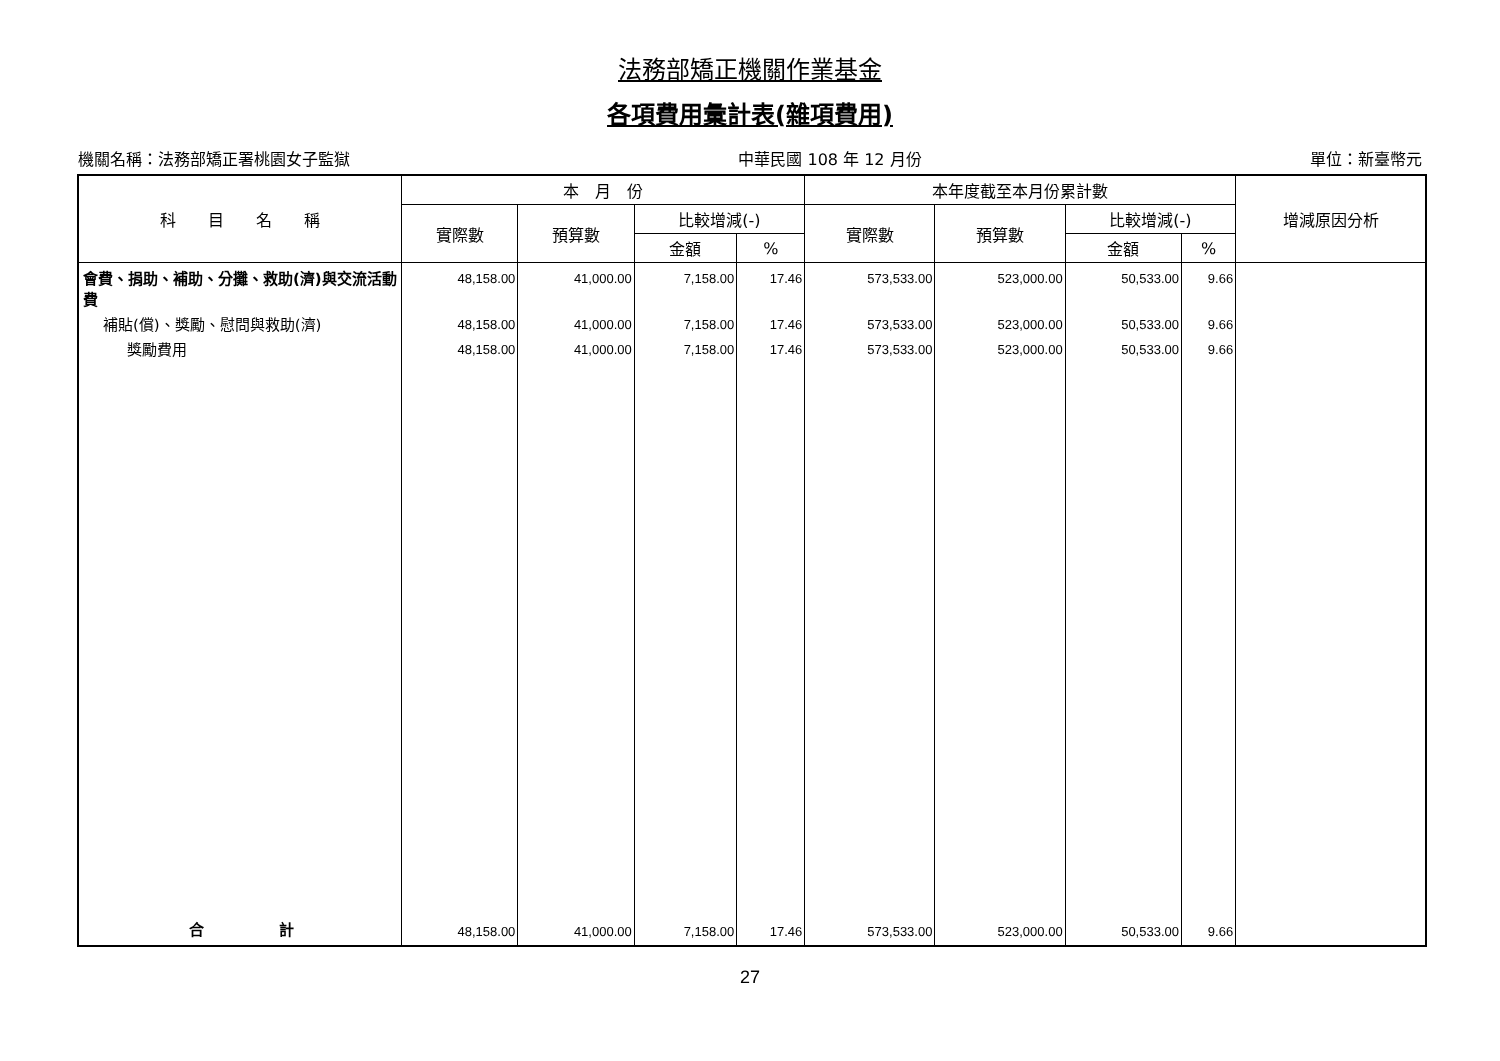法務部矯正機關作業基金
各項費用彙計表(雜項費用)
機關名稱：法務部矯正署桃園女子監獄 中華民國 108 年 12 月份 單位：新臺幣元
| 科 目 名 稱 | 本 月 份 | | | | 本年度截至本月份累計數 | | | | 增減原因分析 |
| --- | --- | --- | --- | --- | --- | --- | --- | --- | --- |
| | 實際數 | 預算數 | 比較增減(-) | | 實際數 | 預算數 | 比較增減(-) | | |
| | | | 金額 | % | | | 金額 | % | |
| 會費、捐助、補助、分攤、救助(濟)與交流活動費 | 48,158.00 | 41,000.00 | 7,158.00 | 17.46 | 573,533.00 | 523,000.00 | 50,533.00 | 9.66 | |
| 補貼(償)、獎勵、慰問與救助(濟) | 48,158.00 | 41,000.00 | 7,158.00 | 17.46 | 573,533.00 | 523,000.00 | 50,533.00 | 9.66 | |
| 獎勵費用 | 48,158.00 | 41,000.00 | 7,158.00 | 17.46 | 573,533.00 | 523,000.00 | 50,533.00 | 9.66 | |
| 合 計 | 48,158.00 | 41,000.00 | 7,158.00 | 17.46 | 573,533.00 | 523,000.00 | 50,533.00 | 9.66 | |
27